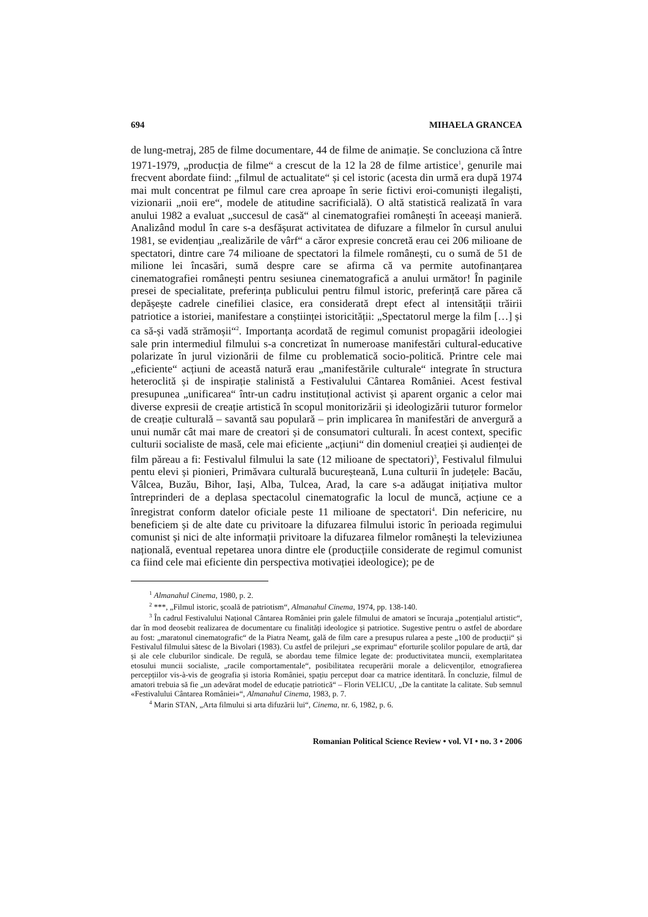694 MIHAELA GRANCEA
de lung-metraj, 285 de filme documentare, 44 de filme de animație. Se concluziona că între 1971-1979, „producția de filme“ a crescut de la 12 la 28 de filme artistice<sup>1</sup>, genurile mai frecvent abordate fiind: „filmul de actualitate“ și cel istoric (acesta din urmă era după 1974 mai mult concentrat pe filmul care crea aproape în serie fictivi eroi-comuniști ilegaliști, vizionarii „noii ere“, modele de atitudine sacrificială). O altă statistică realizată în vara anului 1982 a evaluat „succesul de casă“ al cinematografiei românești în aceeași manieră. Analizând modul în care s-a desfășurat activitatea de difuzare a filmelor în cursul anului 1981, se evidențiau „realizările de vârf“ a căror expresie concretă erau cei 206 milioane de spectatori, dintre care 74 milioane de spectatori la filmele românești, cu o sumă de 51 de milione lei încasări, sumă despre care se afirma că va permite autofinanțarea cinematografiei românești pentru sesiunea cinematografică a anului următor! În paginile presei de specialitate, preferința publicului pentru filmul istoric, preferință care părea că depășește cadrele cinefiliei clasice, era considerată drept efect al intensității trăirii patriotice a istoriei, manifestare a conștiinței istoricității: „Spectatorul merge la film […] și ca să-și vadă strămoșii“<sup>2</sup>. Importanța acordată de regimul comunist propagării ideologiei sale prin intermediul filmului s-a concretizat în numeroase manifestări cultural-educative polarizate în jurul vizionării de filme cu problematică socio-politică. Printre cele mai „eficiente“ acțiuni de această natură erau „manifestările culturale“ integrate în structura heteroclită și de inspirație stalinistă a Festivalului Cântarea României. Acest festival presupunea „unificarea“ într-un cadru instituțional activist și aparent organic a celor mai diverse expresii de creație artistică în scopul monitorizării și ideologizării tuturor formelor de creație culturală – savantă sau populară – prin implicarea în manifestări de anvergură a unui număr cât mai mare de creatori și de consumatori culturali. În acest context, specific culturii socialiste de masă, cele mai eficiente „acțiuni“ din domeniul creației și audienței de film păreau a fi: Festivalul filmului la sate (12 milioane de spectatori)<sup>3</sup>, Festivalul filmului pentu elevi și pionieri, Primăvara culturală bucureșteană, Luna culturii în județele: Bacău, Vâlcea, Buzău, Bihor, Iași, Alba, Tulcea, Arad, la care s-a adăugat inițiativa multor întreprinderi de a deplasa spectacolul cinematografic la locul de muncă, acțiune ce a înregistrat conform datelor oficiale peste 11 milioane de spectatori<sup>4</sup>. Din nefericire, nu beneficiem și de alte date cu privitoare la difuzarea filmului istoric în perioada regimului comunist și nici de alte informații privitoare la difuzarea filmelor românești la televiziunea națională, eventual repetarea unora dintre ele (producțiile considerate de regimul comunist ca fiind cele mai eficiente din perspectiva motivației ideologice); pe de
<sup>1</sup> Almanahul Cinema, 1980, p. 2.
<sup>2</sup> ***, „Filmul istoric, școală de patriotism“, Almanahul Cinema, 1974, pp. 138-140.
<sup>3</sup> În cadrul Festivalului Național Cântarea României prin galele filmului de amatori se încuraja „potențialul artistic“, dar în mod deosebit realizarea de documentare cu finalități ideologice și patriotice. Sugestive pentru o astfel de abordare au fost: „maratonul cinematografic“ de la Piatra Neamț, gală de film care a presupus rularea a peste „100 de producții“ și Festivalul filmului sătesc de la Bivolari (1983). Cu astfel de prilejuri „se exprimau“ eforturile școlilor populare de artă, dar și ale cele cluburilor sindicale. De regulă, se abordau teme filmice legate de: productivitatea muncii, exemplaritatea etosului muncii socialiste, „racile comportamentale“, posibilitatea recuperării morale a delicvenților, etnografierea percepțiilor vis-à-vis de geografia și istoria României, spațiu perceput doar ca matrice identitară. În concluzie, filmul de amatori trebuia să fie „un adevărat model de educație patriotică“ – Florin VELICU, „De la cantitate la calitate. Sub semnul «Festivalului Cântarea României»“, Almanahul Cinema, 1983, p. 7.
<sup>4</sup> Marin STAN, „Arta filmului si arta difuzării lui“, Cinema, nr. 6, 1982, p. 6.
Romanian Political Science Review • vol. VI • no. 3 • 2006